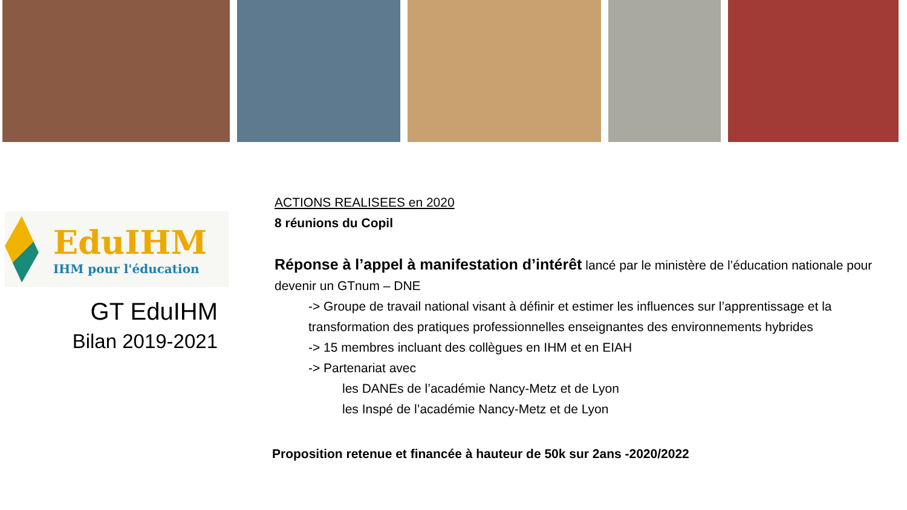EduIHM
IHM pour l'éducation
GT EduIHM
Bilan 2019-2021
ACTIONS REALISEES en 2020
8 réunions du Copil
Réponse à l’appel à manifestation d’intérêt lancé par le ministère de l’éducation nationale pour devenir un GTnum – DNE
-> Groupe de travail national visant à définir et estimer les influences sur l’apprentissage et la transformation des pratiques professionnelles enseignantes des environnements hybrides
-> 15 membres incluant des collègues en IHM et en EIAH
-> Partenariat avec
les DANEs de l’académie Nancy-Metz et de Lyon
les Inspé de l’académie Nancy-Metz et de Lyon
Proposition retenue et financée à hauteur de 50k sur 2ans -2020/2022